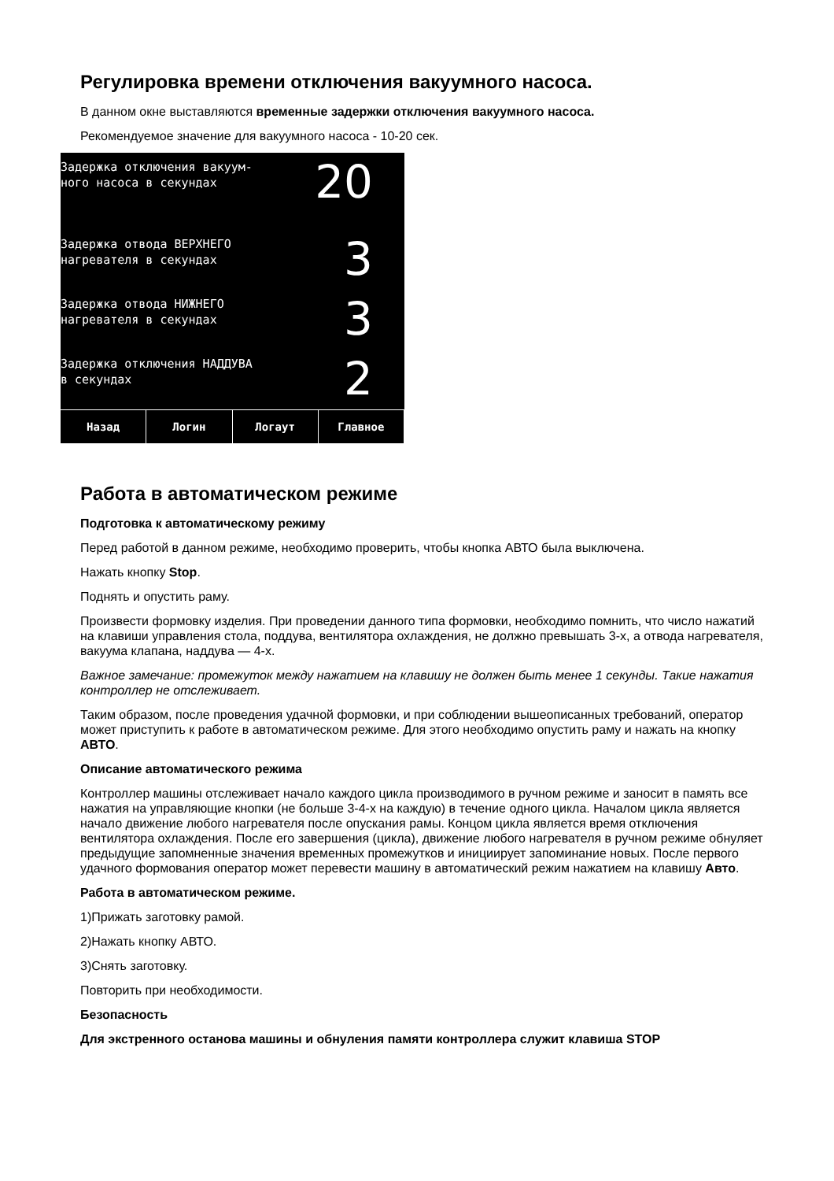Регулировка времени отключения вакуумного насоса.
В данном окне выставляются временные задержки отключения вакуумного насоса.
Рекомендуемое значение для вакуумного насоса - 10-20 сек.
Задержка отключения вакуум-
ного насоса в секундах
20
Задержка отвода ВЕРХНЕГО
нагревателя в секундах
3
Задержка отвода НИЖНЕГО
нагревателя в секундах
3
Задержка отключения НАДДУВА
в секундах
2
Назад Логин Логаут Главное
Работа в автоматическом режиме
Подготовка к автоматическому режиму
Перед работой в данном режиме, необходимо проверить, чтобы кнопка АВТО была выключена.
Нажать кнопку Stop.
Поднять и опустить раму.
Произвести формовку изделия. При проведении данного типа формовки, необходимо помнить, что число нажатий на клавиши управления стола, поддува, вентилятора охлаждения, не должно превышать 3-х, а отвода нагревателя, вакуума клапана, наддува — 4-х.
Важное замечание: промежуток между нажатием на клавишу не должен быть менее 1 секунды. Такие нажатия контроллер не отслеживает.
Таким образом, после проведения удачной формовки, и при соблюдении вышеописанных требований, оператор может приступить к работе в автоматическом режиме. Для этого необходимо опустить раму и нажать на кнопку АВТО.
Описание автоматического режима
Контроллер машины отслеживает начало каждого цикла производимого в ручном режиме и заносит в память все нажатия на управляющие кнопки (не больше 3-4-х на каждую) в течение одного цикла. Началом цикла является начало движение любого нагревателя после опускания рамы. Концом цикла является время отключения вентилятора охлаждения. После его завершения (цикла), движение любого нагревателя в ручном режиме обнуляет предыдущие запомненные значения временных промежутков и инициирует запоминание новых. После первого удачного формования оператор может перевести машину в автоматический режим нажатием на клавишу Авто.
Работа в автоматическом режиме.
1)Прижать заготовку рамой.
2)Нажать кнопку АВТО.
3)Снять заготовку.
Повторить при необходимости.
Безопасность
Для экстренного останова машины и обнуления памяти контроллера служит клавиша STOP